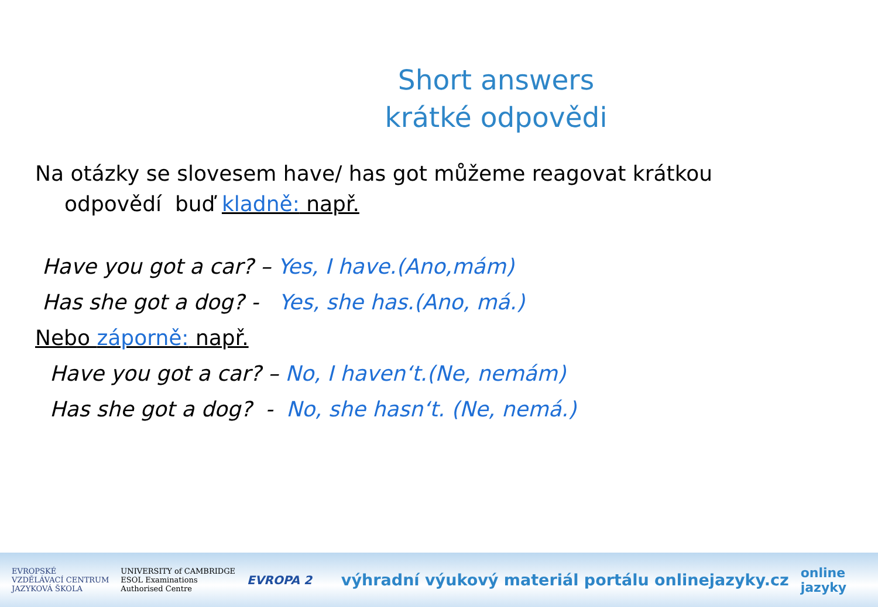Short answers
krátké odpovědi
Na otázky se slovesem have/ has got můžeme reagovat krátkou
odpovědí buď kladně: např.
Have you got a car? – Yes, I have.(Ano,mám)
Has she got a dog? - Yes, she has.(Ano, má.)
Nebo záporně: např.
Have you got a car? – No, I haven‘t.(Ne, nemám)
Has she got a dog? - No, she hasn‘t. (Ne, nemá.)
EVROPSKÉ
VZDĚLÁVACÍ CENTRUM
JAZYKOVÁ ŠKOLA
UNIVERSITY of CAMBRIDGE
ESOL Examinations
Authorised Centre
EVROPA 2
výhradní výukový materiál portálu onlinejazyky.cz
online
jazyky